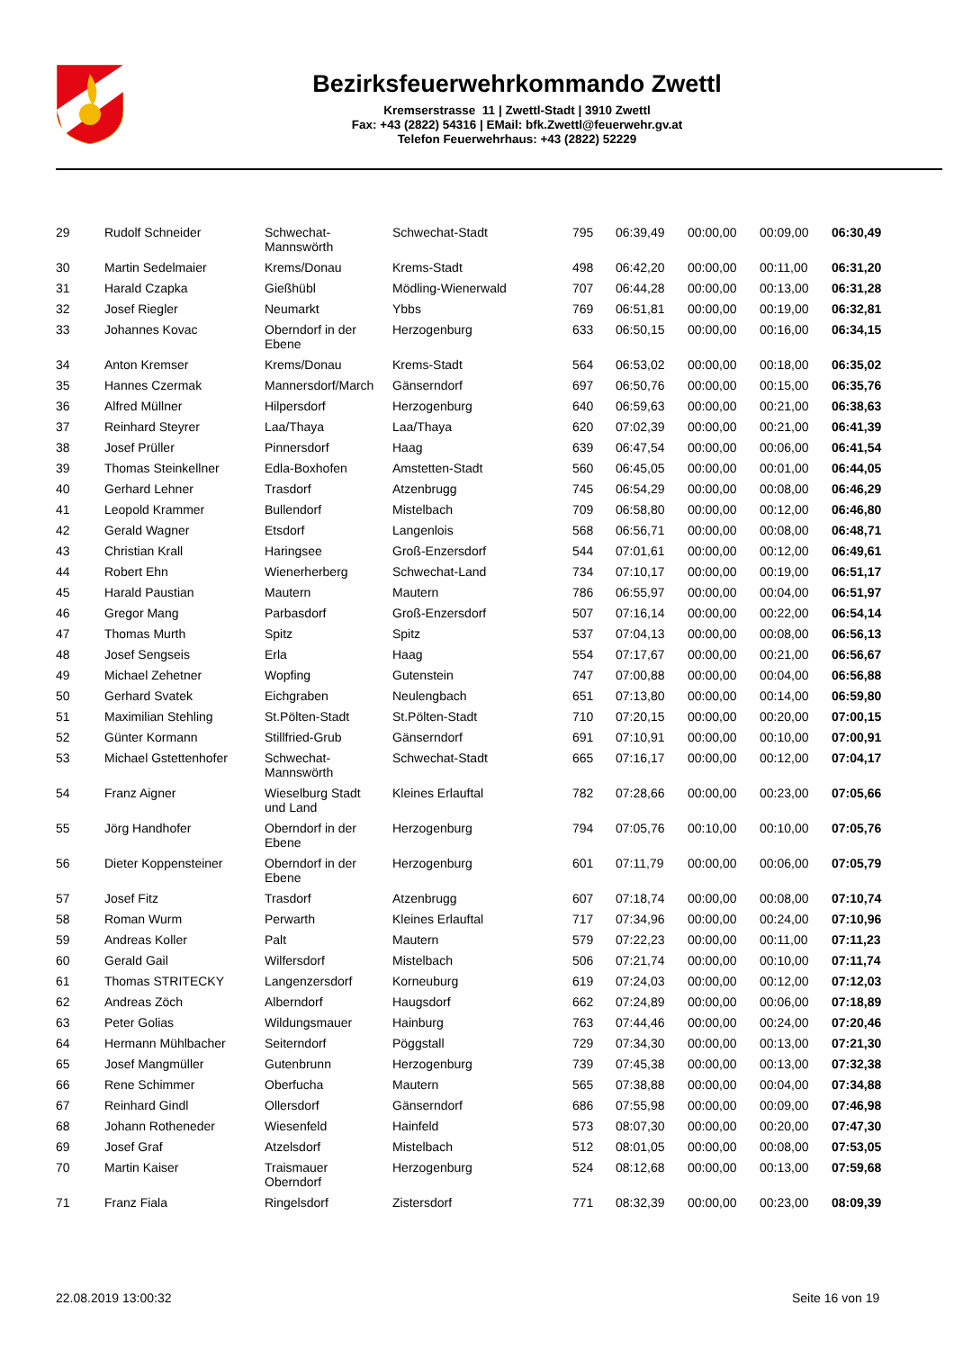Bezirksfeuerwehrkommando Zwettl
Kremserstrasse 11 | Zwettl-Stadt | 3910 Zwettl
Fax: +43 (2822) 54316 | EMail: bfk.Zwettl@feuerwehr.gv.at
Telefon Feuerwehrhaus: +43 (2822) 52229
| 29 | Rudolf Schneider | Schwechat- Mannswörth | Schwechat-Stadt | 795 | 06:39,49 | 00:00,00 | 00:09,00 | 06:30,49 |
| 30 | Martin Sedelmaier | Krems/Donau | Krems-Stadt | 498 | 06:42,20 | 00:00,00 | 00:11,00 | 06:31,20 |
| 31 | Harald Czapka | Gießhübl | Mödling-Wienerwald | 707 | 06:44,28 | 00:00,00 | 00:13,00 | 06:31,28 |
| 32 | Josef Riegler | Neumarkt | Ybbs | 769 | 06:51,81 | 00:00,00 | 00:19,00 | 06:32,81 |
| 33 | Johannes Kovac | Oberndorf in der Ebene | Herzogenburg | 633 | 06:50,15 | 00:00,00 | 00:16,00 | 06:34,15 |
| 34 | Anton Kremser | Krems/Donau | Krems-Stadt | 564 | 06:53,02 | 00:00,00 | 00:18,00 | 06:35,02 |
| 35 | Hannes Czermak | Mannersdorf/March | Gänserndorf | 697 | 06:50,76 | 00:00,00 | 00:15,00 | 06:35,76 |
| 36 | Alfred Müllner | Hilpersdorf | Herzogenburg | 640 | 06:59,63 | 00:00,00 | 00:21,00 | 06:38,63 |
| 37 | Reinhard Steyrer | Laa/Thaya | Laa/Thaya | 620 | 07:02,39 | 00:00,00 | 00:21,00 | 06:41,39 |
| 38 | Josef Prüller | Pinnersdorf | Haag | 639 | 06:47,54 | 00:00,00 | 00:06,00 | 06:41,54 |
| 39 | Thomas Steinkellner | Edla-Boxhofen | Amstetten-Stadt | 560 | 06:45,05 | 00:00,00 | 00:01,00 | 06:44,05 |
| 40 | Gerhard Lehner | Trasdorf | Atzenbrugg | 745 | 06:54,29 | 00:00,00 | 00:08,00 | 06:46,29 |
| 41 | Leopold Krammer | Bullendorf | Mistelbach | 709 | 06:58,80 | 00:00,00 | 00:12,00 | 06:46,80 |
| 42 | Gerald Wagner | Etsdorf | Langenlois | 568 | 06:56,71 | 00:00,00 | 00:08,00 | 06:48,71 |
| 43 | Christian Krall | Haringsee | Groß-Enzersdorf | 544 | 07:01,61 | 00:00,00 | 00:12,00 | 06:49,61 |
| 44 | Robert Ehn | Wienerherberg | Schwechat-Land | 734 | 07:10,17 | 00:00,00 | 00:19,00 | 06:51,17 |
| 45 | Harald Paustian | Mautern | Mautern | 786 | 06:55,97 | 00:00,00 | 00:04,00 | 06:51,97 |
| 46 | Gregor Mang | Parbasdorf | Groß-Enzersdorf | 507 | 07:16,14 | 00:00,00 | 00:22,00 | 06:54,14 |
| 47 | Thomas Murth | Spitz | Spitz | 537 | 07:04,13 | 00:00,00 | 00:08,00 | 06:56,13 |
| 48 | Josef Sengseis | Erla | Haag | 554 | 07:17,67 | 00:00,00 | 00:21,00 | 06:56,67 |
| 49 | Michael Zehetner | Wopfing | Gutenstein | 747 | 07:00,88 | 00:00,00 | 00:04,00 | 06:56,88 |
| 50 | Gerhard Svatek | Eichgraben | Neulengbach | 651 | 07:13,80 | 00:00,00 | 00:14,00 | 06:59,80 |
| 51 | Maximilian Stehling | St.Pölten-Stadt | St.Pölten-Stadt | 710 | 07:20,15 | 00:00,00 | 00:20,00 | 07:00,15 |
| 52 | Günter Kormann | Stillfried-Grub | Gänserndorf | 691 | 07:10,91 | 00:00,00 | 00:10,00 | 07:00,91 |
| 53 | Michael Gstettenhofer | Schwechat- Mannswörth | Schwechat-Stadt | 665 | 07:16,17 | 00:00,00 | 00:12,00 | 07:04,17 |
| 54 | Franz Aigner | Wieselburg Stadt und Land | Kleines Erlauftal | 782 | 07:28,66 | 00:00,00 | 00:23,00 | 07:05,66 |
| 55 | Jörg Handhofer | Oberndorf in der Ebene | Herzogenburg | 794 | 07:05,76 | 00:10,00 | 00:10,00 | 07:05,76 |
| 56 | Dieter Koppensteiner | Oberndorf in der Ebene | Herzogenburg | 601 | 07:11,79 | 00:00,00 | 00:06,00 | 07:05,79 |
| 57 | Josef Fitz | Trasdorf | Atzenbrugg | 607 | 07:18,74 | 00:00,00 | 00:08,00 | 07:10,74 |
| 58 | Roman Wurm | Perwarth | Kleines Erlauftal | 717 | 07:34,96 | 00:00,00 | 00:24,00 | 07:10,96 |
| 59 | Andreas Koller | Palt | Mautern | 579 | 07:22,23 | 00:00,00 | 00:11,00 | 07:11,23 |
| 60 | Gerald Gail | Wilfersdorf | Mistelbach | 506 | 07:21,74 | 00:00,00 | 00:10,00 | 07:11,74 |
| 61 | Thomas STRITECKY | Langenzersdorf | Korneuburg | 619 | 07:24,03 | 00:00,00 | 00:12,00 | 07:12,03 |
| 62 | Andreas Zöch | Alberndorf | Haugsdorf | 662 | 07:24,89 | 00:00,00 | 00:06,00 | 07:18,89 |
| 63 | Peter Golias | Wildungsmauer | Hainburg | 763 | 07:44,46 | 00:00,00 | 00:24,00 | 07:20,46 |
| 64 | Hermann Mühlbacher | Seiterndorf | Pöggstall | 729 | 07:34,30 | 00:00,00 | 00:13,00 | 07:21,30 |
| 65 | Josef Mangmüller | Gutenbrunn | Herzogenburg | 739 | 07:45,38 | 00:00,00 | 00:13,00 | 07:32,38 |
| 66 | Rene Schimmer | Oberfucha | Mautern | 565 | 07:38,88 | 00:00,00 | 00:04,00 | 07:34,88 |
| 67 | Reinhard Gindl | Ollersdorf | Gänserndorf | 686 | 07:55,98 | 00:00,00 | 00:09,00 | 07:46,98 |
| 68 | Johann Rotheneder | Wiesenfeld | Hainfeld | 573 | 08:07,30 | 00:00,00 | 00:20,00 | 07:47,30 |
| 69 | Josef Graf | Atzelsdorf | Mistelbach | 512 | 08:01,05 | 00:00,00 | 00:08,00 | 07:53,05 |
| 70 | Martin Kaiser | Traismauer Oberndorf | Herzogenburg | 524 | 08:12,68 | 00:00,00 | 00:13,00 | 07:59,68 |
| 71 | Franz Fiala | Ringelsdorf | Zistersdorf | 771 | 08:32,39 | 00:00,00 | 00:23,00 | 08:09,39 |
22.08.2019 13:00:32 Seite 16 von 19